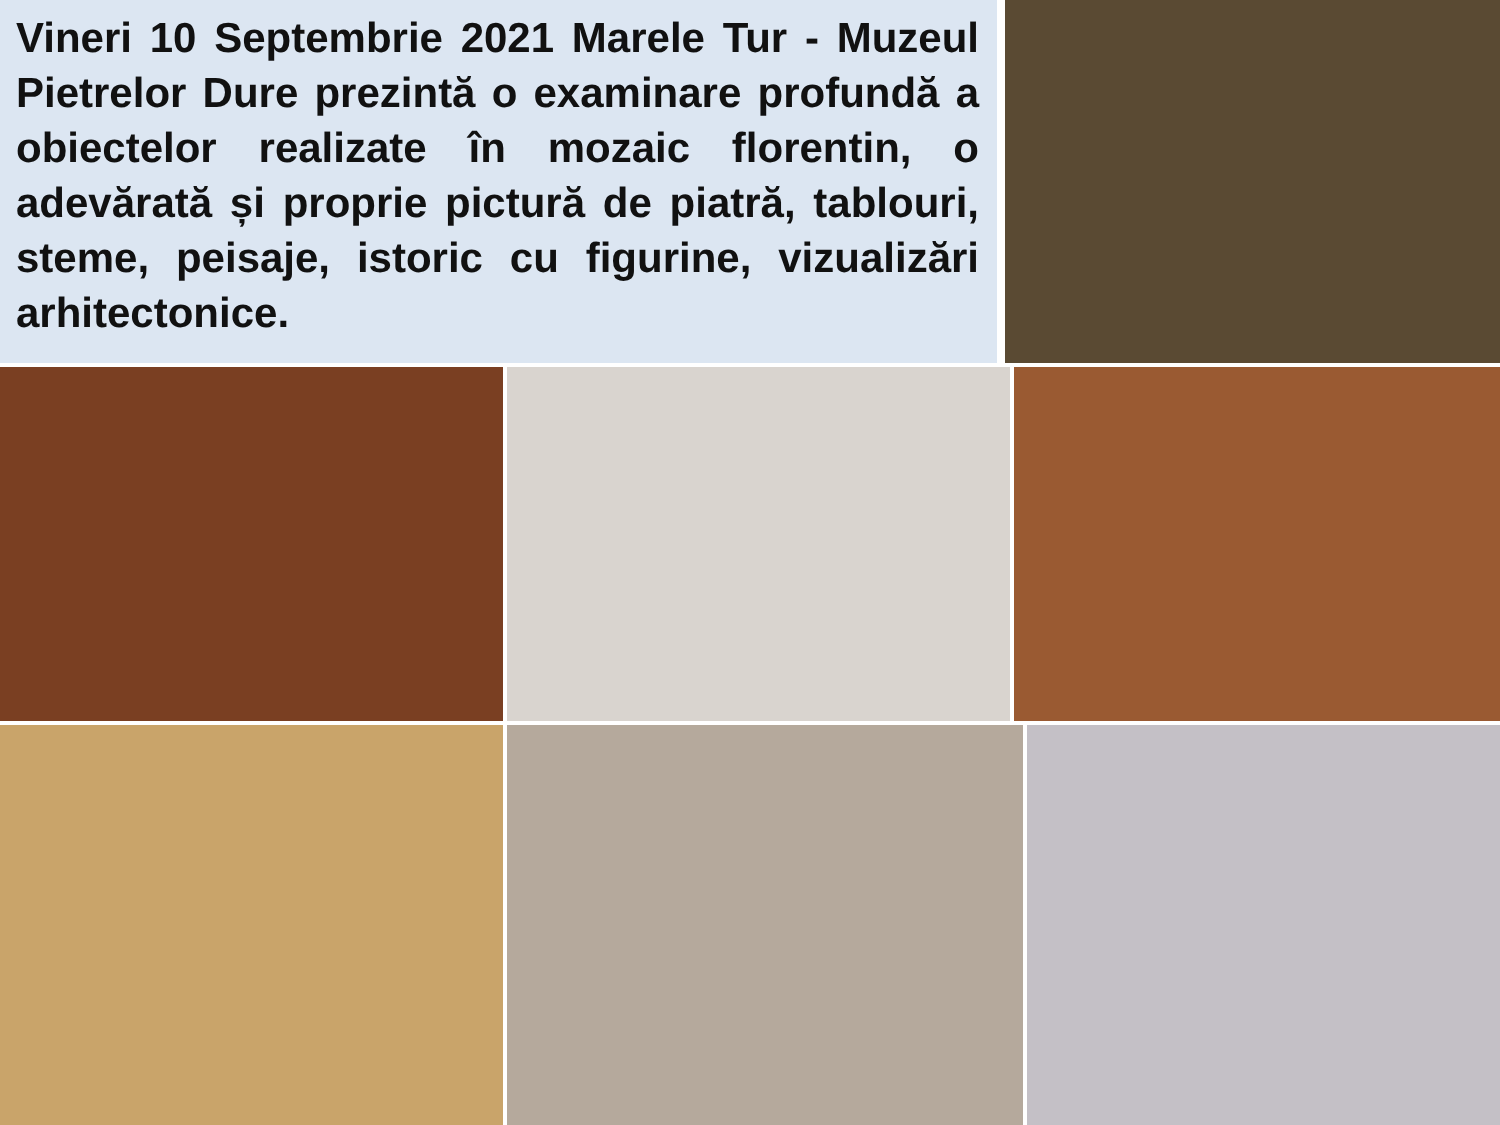Vineri 10 Septembrie 2021 Marele Tur - Muzeul Pietrelor Dure prezintă o examinare profundă a obiectelor realizate în mozaic florentin, o adevărată și proprie pictură de piatră, tablouri, steme, peisaje, istoric cu figurine, vizualizări arhitectonice.